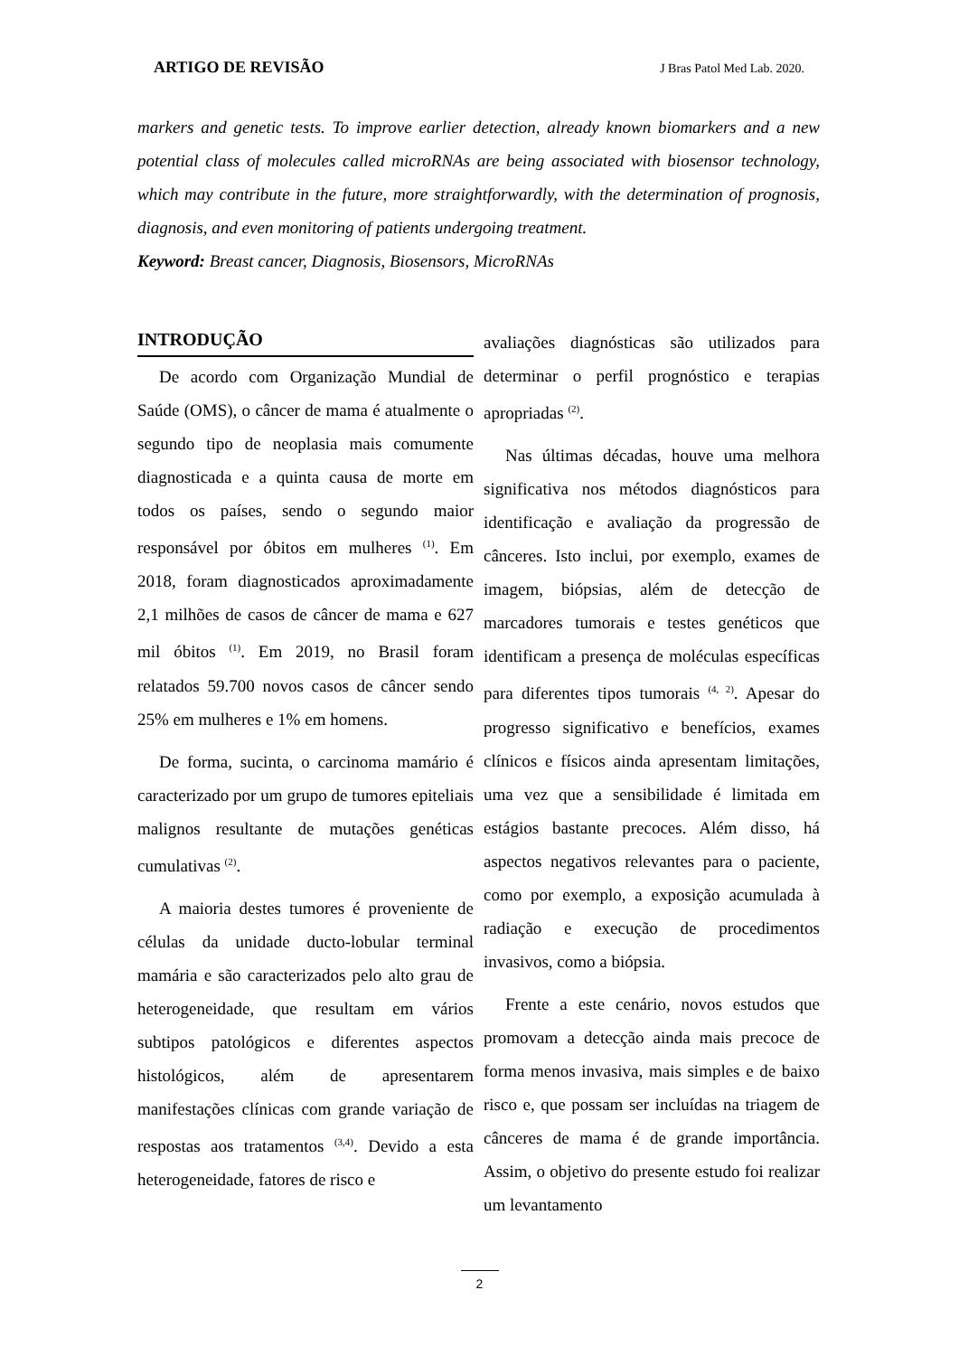ARTIGO DE REVISÃO J Bras Patol Med Lab. 2020.
markers and genetic tests. To improve earlier detection, already known biomarkers and a new potential class of molecules called microRNAs are being associated with biosensor technology, which may contribute in the future, more straightforwardly, with the determination of prognosis, diagnosis, and even monitoring of patients undergoing treatment.
Keyword: Breast cancer, Diagnosis, Biosensors, MicroRNAs
INTRODUÇÃO
De acordo com Organização Mundial de Saúde (OMS), o câncer de mama é atualmente o segundo tipo de neoplasia mais comumente diagnosticada e a quinta causa de morte em todos os países, sendo o segundo maior responsável por óbitos em mulheres <sup>(1)</sup>. Em 2018, foram diagnosticados aproximadamente 2,1 milhões de casos de câncer de mama e 627 mil óbitos <sup>(1)</sup>. Em 2019, no Brasil foram relatados 59.700 novos casos de câncer sendo 25% em mulheres e 1% em homens.
De forma, sucinta, o carcinoma mamário é caracterizado por um grupo de tumores epiteliais malignos resultante de mutações genéticas cumulativas <sup>(2)</sup>.
A maioria destes tumores é proveniente de células da unidade ducto-lobular terminal mamária e são caracterizados pelo alto grau de heterogeneidade, que resultam em vários subtipos patológicos e diferentes aspectos histológicos, além de apresentarem manifestações clínicas com grande variação de respostas aos tratamentos <sup>(3,4)</sup>. Devido a esta heterogeneidade, fatores de risco e
avaliações diagnósticas são utilizados para determinar o perfil prognóstico e terapias apropriadas <sup>(2)</sup>.
Nas últimas décadas, houve uma melhora significativa nos métodos diagnósticos para identificação e avaliação da progressão de cânceres. Isto inclui, por exemplo, exames de imagem, biópsias, além de detecção de marcadores tumorais e testes genéticos que identificam a presença de moléculas específicas para diferentes tipos tumorais <sup>(4, 2)</sup>. Apesar do progresso significativo e benefícios, exames clínicos e físicos ainda apresentam limitações, uma vez que a sensibilidade é limitada em estágios bastante precoces. Além disso, há aspectos negativos relevantes para o paciente, como por exemplo, a exposição acumulada à radiação e execução de procedimentos invasivos, como a biópsia.
Frente a este cenário, novos estudos que promovam a detecção ainda mais precoce de forma menos invasiva, mais simples e de baixo risco e, que possam ser incluídas na triagem de cânceres de mama é de grande importância. Assim, o objetivo do presente estudo foi realizar um levantamento
2